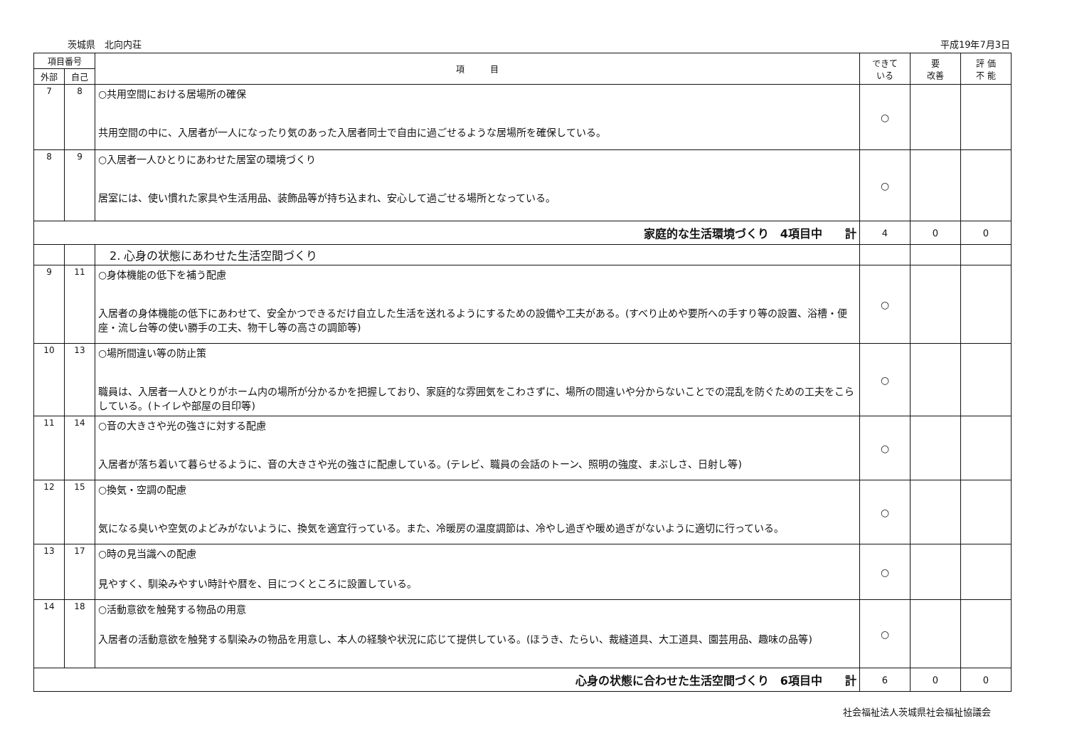茨城県　北向内荘 平成19年7月3日
| 項目番号 | | 項 目 | できて いる | 要 改善 | 評 価 不 能 |
| --- | --- | --- | --- | --- | --- |
| 外部 | 自己 | | | | |
| 7 | 8 | ○共用空間における居場所の確保 共用空間の中に、入居者が一人になったり気のあった入居者同士で自由に過ごせるような居場所を確保している。 | ○ | | |
| 8 | 9 | ○入居者一人ひとりにあわせた居室の環境づくり 居室には、使い慣れた家具や生活用品、装飾品等が持ち込まれ、安心して過ごせる場所となっている。 | ○ | | |
| 家庭的な生活環境づくり 4項目中 計 | | | 4 | 0 | 0 |
| | | 2. 心身の状態にあわせた生活空間づくり | | | |
| 9 | 11 | ○身体機能の低下を補う配慮 入居者の身体機能の低下にあわせて、安全かつできるだけ自立した生活を送れるようにするための設備や工夫がある。(すべり止めや要所への手すり等の設置、浴槽・便座・流し台等の使い勝手の工夫、物干し等の高さの調節等) | ○ | | |
| 10 | 13 | ○場所間違い等の防止策 職員は、入居者一人ひとりがホーム内の場所が分かるかを把握しており、家庭的な雰囲気をこわさずに、場所の間違いや分からないことでの混乱を防ぐための工夫をこらしている。(トイレや部屋の目印等) | ○ | | |
| 11 | 14 | ○音の大きさや光の強さに対する配慮 入居者が落ち着いて暮らせるように、音の大きさや光の強さに配慮している。(テレビ、職員の会話のトーン、照明の強度、まぶしさ、日射し等) | ○ | | |
| 12 | 15 | ○換気・空調の配慮 気になる臭いや空気のよどみがないように、換気を適宜行っている。また、冷暖房の温度調節は、冷やし過ぎや暖め過ぎがないように適切に行っている。 | ○ | | |
| 13 | 17 | ○時の見当識への配慮 見やすく、馴染みやすい時計や暦を、目につくところに設置している。 | ○ | | |
| 14 | 18 | ○活動意欲を触発する物品の用意 入居者の活動意欲を触発する馴染みの物品を用意し、本人の経験や状況に応じて提供している。(ほうき、たらい、裁縫道具、大工道具、園芸用品、趣味の品等) | ○ | | |
| 心身の状態に合わせた生活空間づくり 6項目中 計 | | | 6 | 0 | 0 |
社会福祉法人茨城県社会福祉協議会